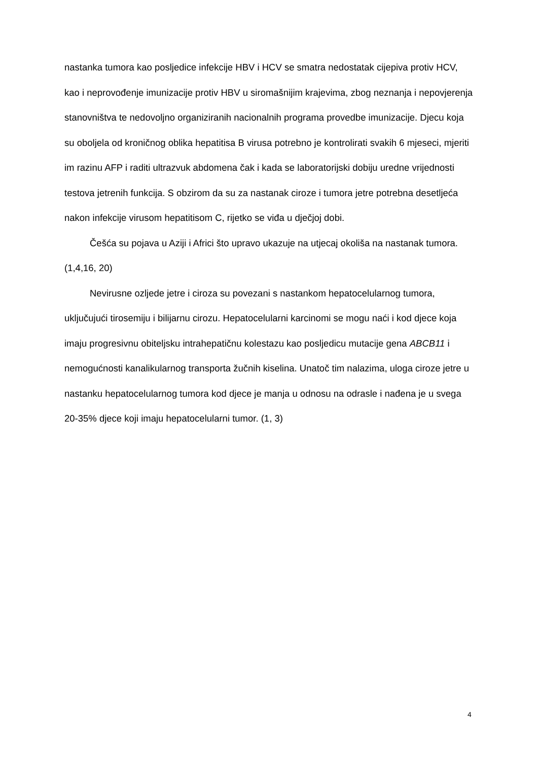nastanka tumora kao posljedice infekcije HBV i HCV se smatra nedostatak cijepiva protiv HCV, kao i neprovođenje imunizacije protiv HBV u siromašnijim krajevima, zbog neznanja i nepovjerenja stanovništva te nedovoljno organiziranih nacionalnih programa provedbe imunizacije. Djecu koja su oboljela od kroničnog oblika hepatitisa B virusa potrebno je kontrolirati svakih 6 mjeseci, mjeriti im razinu AFP i raditi ultrazvuk abdomena čak i kada se laboratorijski dobiju uredne vrijednosti testova jetrenih funkcija. S obzirom da su za nastanak ciroze i tumora jetre potrebna desetljeća nakon infekcije virusom hepatitisom C, rijetko se viđa u dječjoj dobi.
Češća su pojava u Aziji i Africi što upravo ukazuje na utjecaj okoliša na nastanak tumora. (1,4,16, 20)
Nevirusne ozljede jetre i ciroza su povezani s nastankom hepatocelularnog tumora, uključujući tirosemiju i bilijarnu cirozu. Hepatocelularni karcinomi se mogu naći i kod djece koja imaju progresivnu obiteljsku intrahepatičnu kolestazu kao posljedicu mutacije gena ABCB11 i nemogućnosti kanalikularnog transporta žučnih kiselina. Unatoč tim nalazima, uloga ciroze jetre u nastanku hepatocelularnog tumora kod djece je manja u odnosu na odrasle i nađena je u svega 20-35% djece koji imaju hepatocelularni tumor. (1, 3)
4